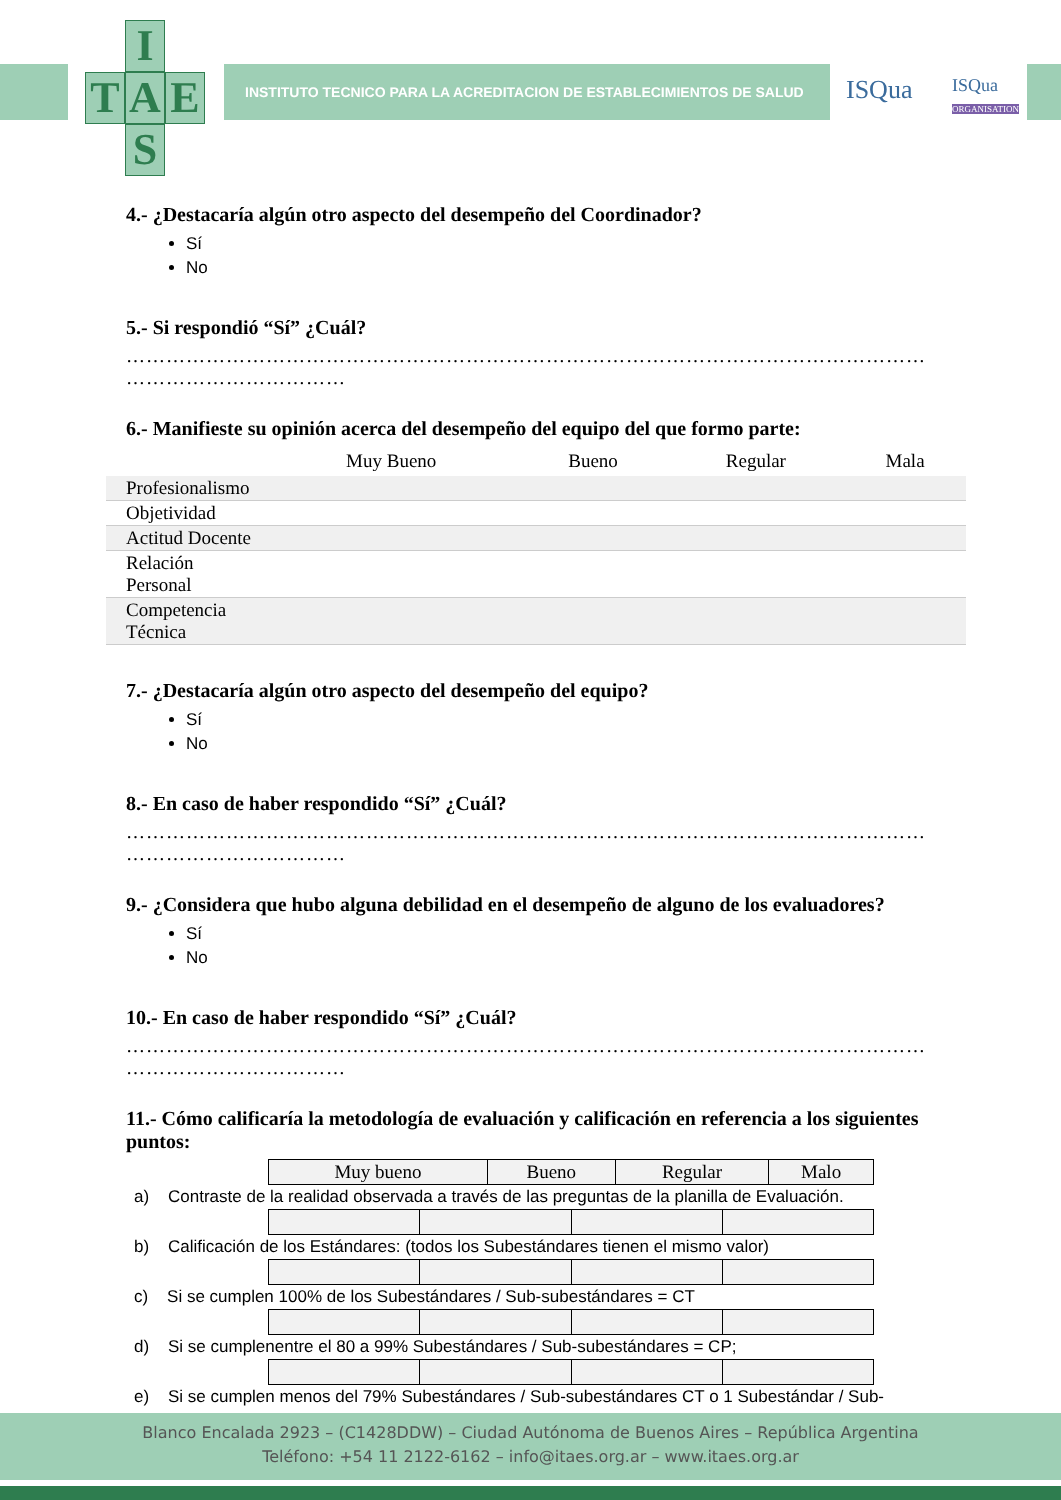I
T A E
S
INSTITUTO TECNICO PARA LA ACREDITACION DE ESTABLECIMIENTOS DE SALUD
ISQua
ISQua
ORGANISATION
4.- ¿Destacaría algún otro aspecto del desempeño del Coordinador?
Sí
No
5.- Si respondió “Sí” ¿Cuál?
…………………………………………………………………………………………………………
……………………………
6.- Manifieste su opinión acerca del desempeño del equipo del que formo parte:
| | Muy Bueno | Bueno | Regular | Mala |
| --- | --- | --- | --- | --- |
| Profesionalismo | | | | |
| Objetividad | | | | |
| Actitud Docente | | | | |
| Relación Personal | | | | |
| Competencia Técnica | | | | |
7.- ¿Destacaría algún otro aspecto del desempeño del equipo?
Sí
No
8.- En caso de haber respondido “Sí” ¿Cuál?
…………………………………………………………………………………………………………
……………………………
9.- ¿Considera que hubo alguna debilidad en el desempeño de alguno de los evaluadores?
Sí
No
10.- En caso de haber respondido “Sí” ¿Cuál?
…………………………………………………………………………………………………………
……………………………
11.- Cómo calificaría la metodología de evaluación y calificación en referencia a los siguientes puntos:
| Muy bueno | Bueno | Regular | Malo |
| --- | --- | --- | --- |
a) Contraste de la realidad observada a través de las preguntas de la planilla de Evaluación.
b) Calificación de los Estándares: (todos los Subestándares tienen el mismo valor)
c) Si se cumplen 100% de los Subestándares / Sub-subestándares = CT
d) Si se cumplenentre el 80 a 99% Subestándares / Sub-subestándares = CP;
e) Si se cumplen menos del 79% Subestándares / Sub-subestándares CT o 1 Subestándar / Sub-
Blanco Encalada 2923 – (C1428DDW) – Ciudad Autónoma de Buenos Aires – República Argentina
Teléfono: +54 11 2122-6162 – info@itaes.org.ar – www.itaes.org.ar